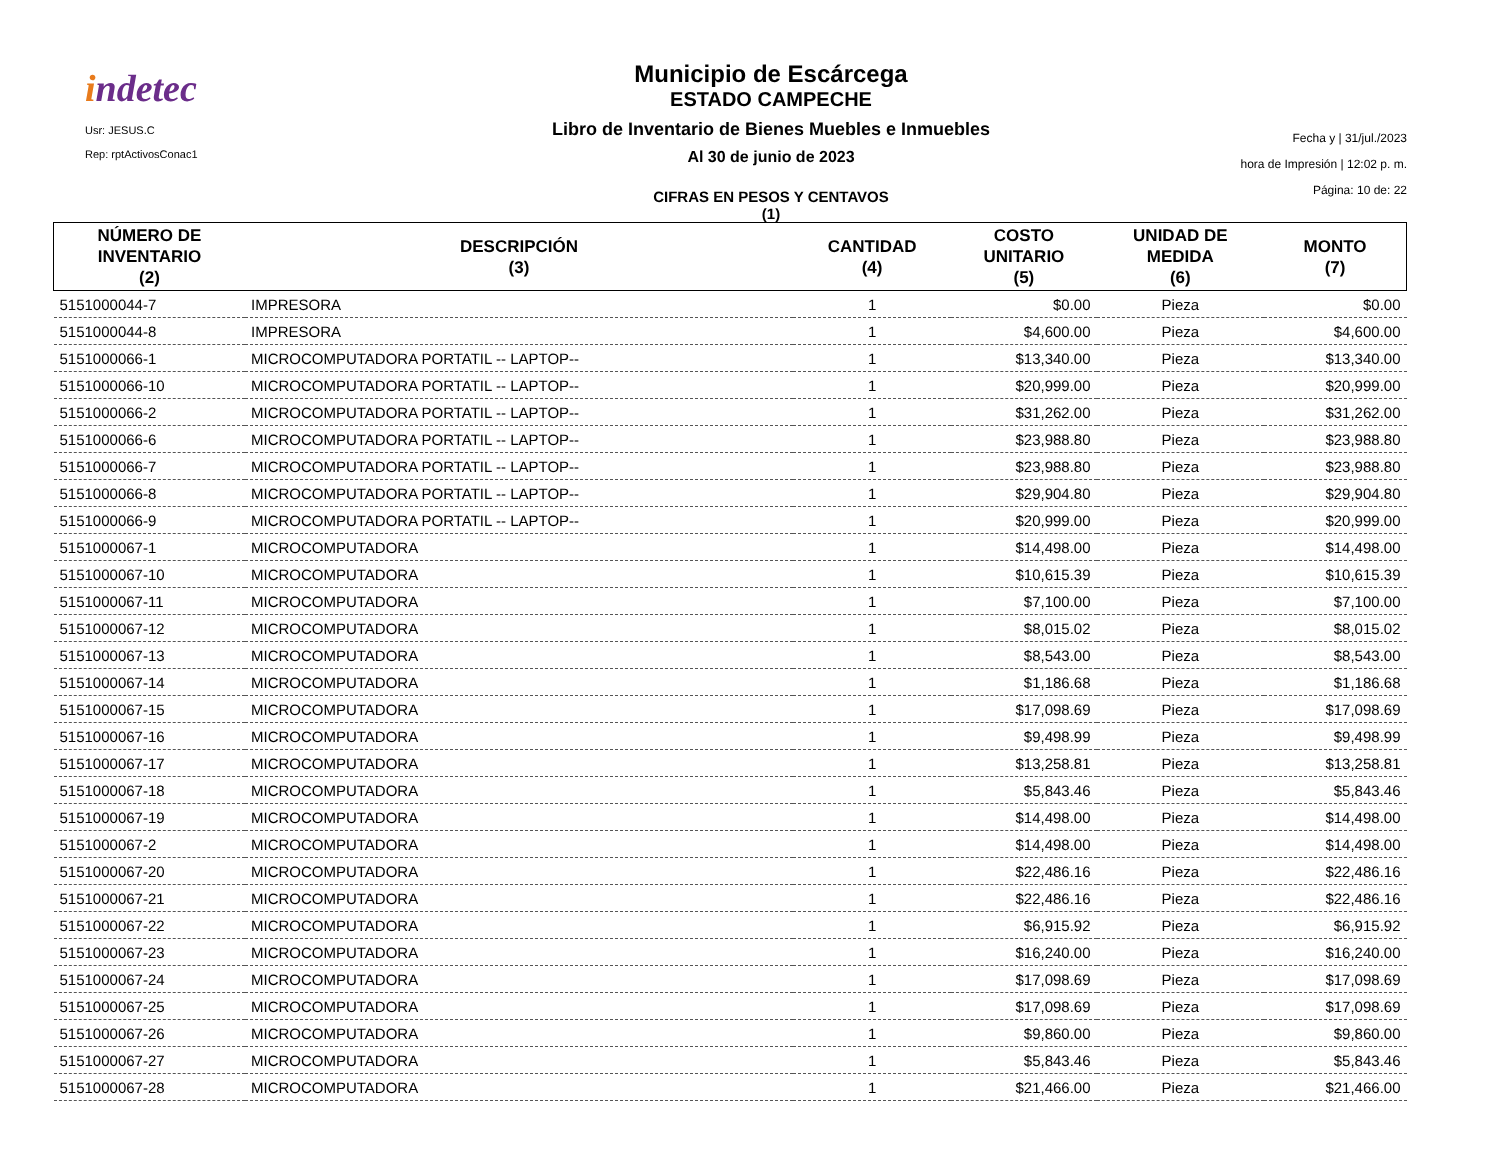indetec
Usr: JESUS.C
Rep: rptActivosConac1
Municipio de Escárcega
ESTADO CAMPECHE
Libro de Inventario de Bienes Muebles e Inmuebles
Al 30 de junio de 2023
CIFRAS EN PESOS Y CENTAVOS
(1)
Fecha y | 31/jul./2023
hora de Impresión | 12:02 p. m.
Página: 10 de: 22
| NÚMERO DE INVENTARIO (2) | DESCRIPCIÓN (3) | CANTIDAD (4) | COSTO UNITARIO (5) | UNIDAD DE MEDIDA (6) | MONTO (7) |
| --- | --- | --- | --- | --- | --- |
| 5151000044-7 | IMPRESORA | 1 | $0.00 | Pieza | $0.00 |
| 5151000044-8 | IMPRESORA | 1 | $4,600.00 | Pieza | $4,600.00 |
| 5151000066-1 | MICROCOMPUTADORA PORTATIL -- LAPTOP-- | 1 | $13,340.00 | Pieza | $13,340.00 |
| 5151000066-10 | MICROCOMPUTADORA PORTATIL -- LAPTOP-- | 1 | $20,999.00 | Pieza | $20,999.00 |
| 5151000066-2 | MICROCOMPUTADORA PORTATIL -- LAPTOP-- | 1 | $31,262.00 | Pieza | $31,262.00 |
| 5151000066-6 | MICROCOMPUTADORA PORTATIL -- LAPTOP-- | 1 | $23,988.80 | Pieza | $23,988.80 |
| 5151000066-7 | MICROCOMPUTADORA PORTATIL -- LAPTOP-- | 1 | $23,988.80 | Pieza | $23,988.80 |
| 5151000066-8 | MICROCOMPUTADORA PORTATIL -- LAPTOP-- | 1 | $29,904.80 | Pieza | $29,904.80 |
| 5151000066-9 | MICROCOMPUTADORA PORTATIL -- LAPTOP-- | 1 | $20,999.00 | Pieza | $20,999.00 |
| 5151000067-1 | MICROCOMPUTADORA | 1 | $14,498.00 | Pieza | $14,498.00 |
| 5151000067-10 | MICROCOMPUTADORA | 1 | $10,615.39 | Pieza | $10,615.39 |
| 5151000067-11 | MICROCOMPUTADORA | 1 | $7,100.00 | Pieza | $7,100.00 |
| 5151000067-12 | MICROCOMPUTADORA | 1 | $8,015.02 | Pieza | $8,015.02 |
| 5151000067-13 | MICROCOMPUTADORA | 1 | $8,543.00 | Pieza | $8,543.00 |
| 5151000067-14 | MICROCOMPUTADORA | 1 | $1,186.68 | Pieza | $1,186.68 |
| 5151000067-15 | MICROCOMPUTADORA | 1 | $17,098.69 | Pieza | $17,098.69 |
| 5151000067-16 | MICROCOMPUTADORA | 1 | $9,498.99 | Pieza | $9,498.99 |
| 5151000067-17 | MICROCOMPUTADORA | 1 | $13,258.81 | Pieza | $13,258.81 |
| 5151000067-18 | MICROCOMPUTADORA | 1 | $5,843.46 | Pieza | $5,843.46 |
| 5151000067-19 | MICROCOMPUTADORA | 1 | $14,498.00 | Pieza | $14,498.00 |
| 5151000067-2 | MICROCOMPUTADORA | 1 | $14,498.00 | Pieza | $14,498.00 |
| 5151000067-20 | MICROCOMPUTADORA | 1 | $22,486.16 | Pieza | $22,486.16 |
| 5151000067-21 | MICROCOMPUTADORA | 1 | $22,486.16 | Pieza | $22,486.16 |
| 5151000067-22 | MICROCOMPUTADORA | 1 | $6,915.92 | Pieza | $6,915.92 |
| 5151000067-23 | MICROCOMPUTADORA | 1 | $16,240.00 | Pieza | $16,240.00 |
| 5151000067-24 | MICROCOMPUTADORA | 1 | $17,098.69 | Pieza | $17,098.69 |
| 5151000067-25 | MICROCOMPUTADORA | 1 | $17,098.69 | Pieza | $17,098.69 |
| 5151000067-26 | MICROCOMPUTADORA | 1 | $9,860.00 | Pieza | $9,860.00 |
| 5151000067-27 | MICROCOMPUTADORA | 1 | $5,843.46 | Pieza | $5,843.46 |
| 5151000067-28 | MICROCOMPUTADORA | 1 | $21,466.00 | Pieza | $21,466.00 |